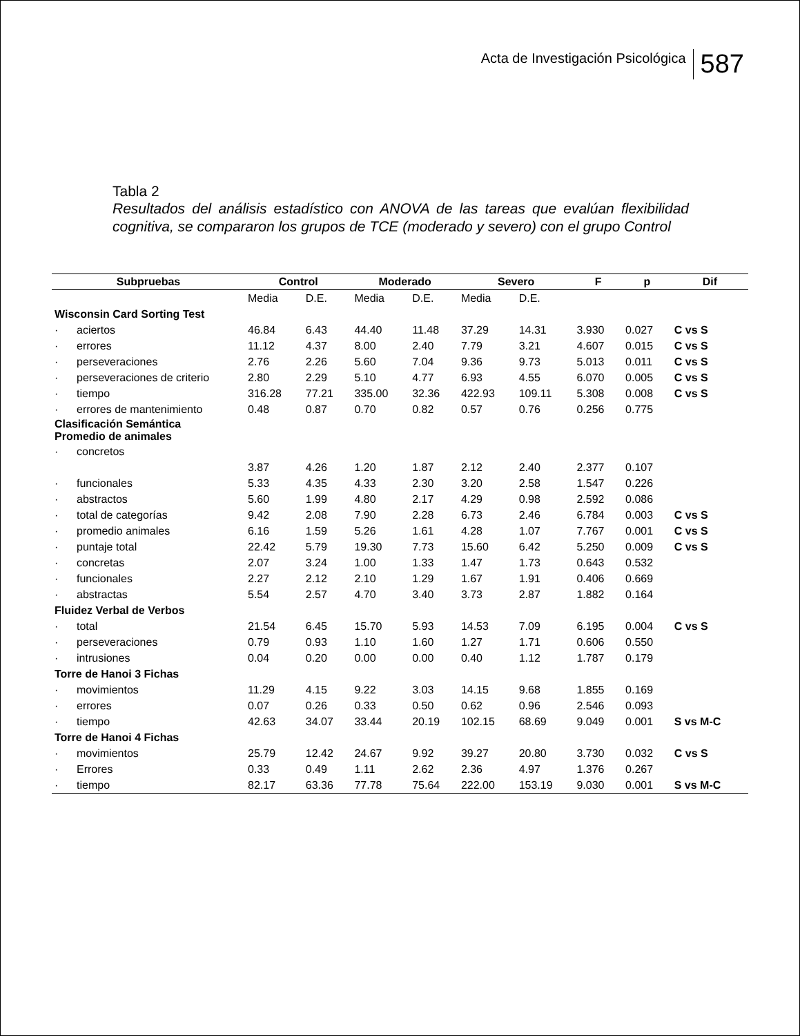Acta de Investigación Psicológica
587
Tabla 2
Resultados del análisis estadístico con ANOVA de las tareas que evalúan flexibilidad cognitiva, se compararon los grupos de TCE (moderado y severo) con el grupo Control
| Subpruebas | Control | | Moderado | | Severo | | F | p | Dif |
| --- | --- | --- | --- | --- | --- | --- | --- | --- | --- |
| | Media | D.E. | Media | D.E. | Media | D.E. | | | |
| Wisconsin Card Sorting Test | | | | | | | | | |
| · aciertos | 46.84 | 6.43 | 44.40 | 11.48 | 37.29 | 14.31 | 3.930 | 0.027 | C vs S |
| · errores | 11.12 | 4.37 | 8.00 | 2.40 | 7.79 | 3.21 | 4.607 | 0.015 | C vs S |
| · perseveraciones | 2.76 | 2.26 | 5.60 | 7.04 | 9.36 | 9.73 | 5.013 | 0.011 | C vs S |
| · perseveraciones de criterio | 2.80 | 2.29 | 5.10 | 4.77 | 6.93 | 4.55 | 6.070 | 0.005 | C vs S |
| · tiempo | 316.28 | 77.21 | 335.00 | 32.36 | 422.93 | 109.11 | 5.308 | 0.008 | C vs S |
| · errores de mantenimiento | 0.48 | 0.87 | 0.70 | 0.82 | 0.57 | 0.76 | 0.256 | 0.775 | |
| Clasificación Semántica Promedio de animales | | | | | | | | | |
| · concretos | | | | | | | | | |
| | 3.87 | 4.26 | 1.20 | 1.87 | 2.12 | 2.40 | 2.377 | 0.107 | |
| · funcionales | 5.33 | 4.35 | 4.33 | 2.30 | 3.20 | 2.58 | 1.547 | 0.226 | |
| · abstractos | 5.60 | 1.99 | 4.80 | 2.17 | 4.29 | 0.98 | 2.592 | 0.086 | |
| · total de categorías | 9.42 | 2.08 | 7.90 | 2.28 | 6.73 | 2.46 | 6.784 | 0.003 | C vs S |
| · promedio animales | 6.16 | 1.59 | 5.26 | 1.61 | 4.28 | 1.07 | 7.767 | 0.001 | C vs S |
| · puntaje total | 22.42 | 5.79 | 19.30 | 7.73 | 15.60 | 6.42 | 5.250 | 0.009 | C vs S |
| · concretas | 2.07 | 3.24 | 1.00 | 1.33 | 1.47 | 1.73 | 0.643 | 0.532 | |
| · funcionales | 2.27 | 2.12 | 2.10 | 1.29 | 1.67 | 1.91 | 0.406 | 0.669 | |
| · abstractas | 5.54 | 2.57 | 4.70 | 3.40 | 3.73 | 2.87 | 1.882 | 0.164 | |
| Fluidez Verbal de Verbos | | | | | | | | | |
| · total | 21.54 | 6.45 | 15.70 | 5.93 | 14.53 | 7.09 | 6.195 | 0.004 | C vs S |
| · perseveraciones | 0.79 | 0.93 | 1.10 | 1.60 | 1.27 | 1.71 | 0.606 | 0.550 | |
| · intrusiones | 0.04 | 0.20 | 0.00 | 0.00 | 0.40 | 1.12 | 1.787 | 0.179 | |
| Torre de Hanoi 3 Fichas | | | | | | | | | |
| · movimientos | 11.29 | 4.15 | 9.22 | 3.03 | 14.15 | 9.68 | 1.855 | 0.169 | |
| · errores | 0.07 | 0.26 | 0.33 | 0.50 | 0.62 | 0.96 | 2.546 | 0.093 | |
| · tiempo | 42.63 | 34.07 | 33.44 | 20.19 | 102.15 | 68.69 | 9.049 | 0.001 | S vs M-C |
| Torre de Hanoi 4 Fichas | | | | | | | | | |
| · movimientos | 25.79 | 12.42 | 24.67 | 9.92 | 39.27 | 20.80 | 3.730 | 0.032 | C vs S |
| · Errores | 0.33 | 0.49 | 1.11 | 2.62 | 2.36 | 4.97 | 1.376 | 0.267 | |
| · tiempo | 82.17 | 63.36 | 77.78 | 75.64 | 222.00 | 153.19 | 9.030 | 0.001 | S vs M-C |